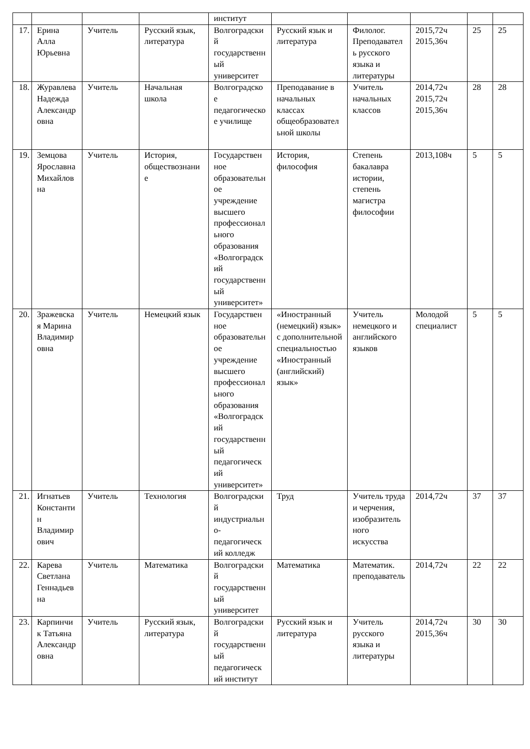| | | | | институт | | | | | |
| 17. | Ерина Алла Юрьевна | Учитель | Русский язык, литература | Волгоградский государственный университет | Русский язык и литература | Филолог. Преподаватель русского языка и литературы | 2015,72ч 2015,36ч | 25 | 25 |
| 18. | Журавлева Надежда Александровна | Учитель | Начальная школа | Волгоградское педагогическое училище | Преподавание в начальных классах общеобразовательной школы | Учитель начальных классов | 2014,72ч 2015,72ч 2015,36ч | 28 | 28 |
| 19. | Земцова Ярославна Михайловна | Учитель | История, обществознание | Государственное образовательное учреждение высшего профессионального образования «Волгоградский государственный университет» | История, философия | Степень бакалавра истории, степень магистра философии | 2013,108ч | 5 | 5 |
| 20. | Зражевская Марина Владимировна | Учитель | Немецкий язык | Государственное образовательное учреждение высшего профессионального образования «Волгоградский государственный педагогический университет» | «Иностранный (немецкий) язык» с дополнительной специальностью «Иностранный (английский) язык» | Учитель немецкого и английского языков | Молодой специалист | 5 | 5 |
| 21. | Игнатьев Константин Владимирович | Учитель | Технология | Волгоградский индустриально-педагогический колледж | Труд | Учитель труда и черчения, изобразительного искусства | 2014,72ч | 37 | 37 |
| 22. | Карева Светлана Геннадьевна | Учитель | Математика | Волгоградский государственный университет | Математика | Математик. преподаватель | 2014,72ч | 22 | 22 |
| 23. | Карпинчик Татьяна Александровна | Учитель | Русский язык, литература | Волгоградский государственный педагогический институт | Русский язык и литература | Учитель русского языка и литературы | 2014,72ч 2015,36ч | 30 | 30 |